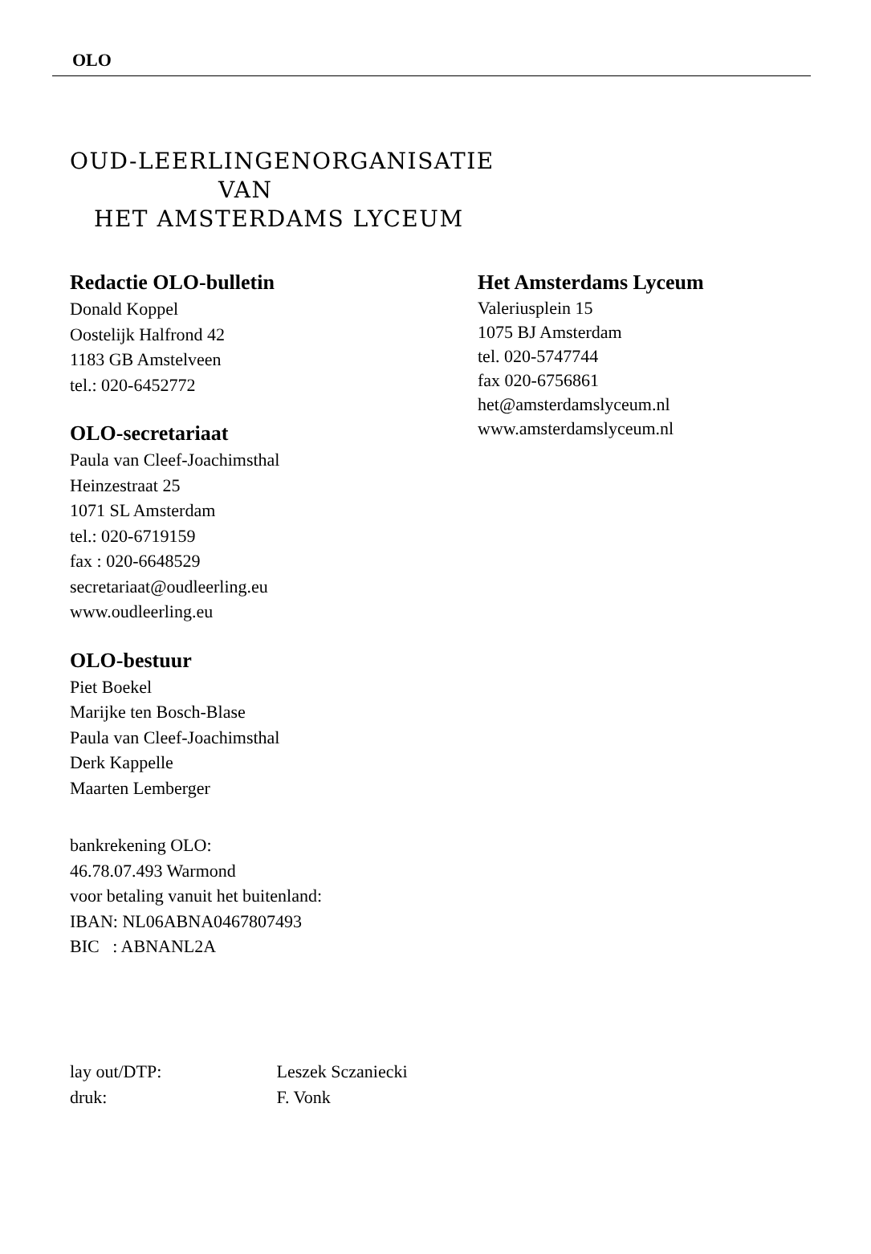OLO
OUD-LEERLINGENORGANISATIE
VAN
HET AMSTERDAMS LYCEUM
Redactie OLO-bulletin
Donald Koppel
Oostelijk Halfrond 42
1183 GB Amstelveen
tel.: 020-6452772
OLO-secretariaat
Paula van Cleef-Joachimsthal
Heinzestraat 25
1071 SL Amsterdam
tel.: 020-6719159
fax : 020-6648529
secretariaat@oudleerling.eu
www.oudleerling.eu
OLO-bestuur
Piet Boekel
Marijke ten Bosch-Blase
Paula van Cleef-Joachimsthal
Derk Kappelle
Maarten Lemberger
bankrekening OLO:
46.78.07.493 Warmond
voor betaling vanuit het buitenland:
IBAN: NL06ABNA0467807493
BIC : ABNANL2A
Het Amsterdams Lyceum
Valeriusplein 15
1075 BJ Amsterdam
tel. 020-5747744
fax 020-6756861
het@amsterdamslyceum.nl
www.amsterdamslyceum.nl
lay out/DTP: Leszek Sczaniecki
druk: F. Vonk